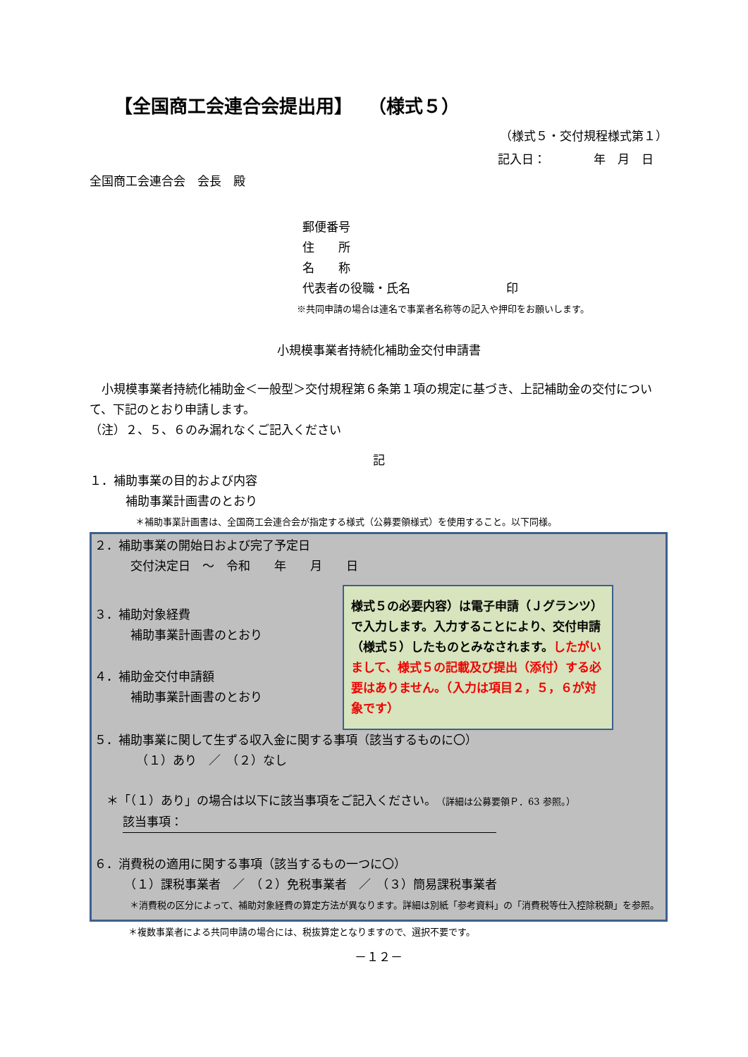【全国商工会連合会提出用】　 （様式５）
（様式５・交付規程様式第１）
記入日：　　　　年　月　日
全国商工会連合会　会長　殿
郵便番号
住　　所
名　　称
代表者の役職・氏名　　　　　　　　印
※共同申請の場合は連名で事業者名称等の記入や押印をお願いします。
小規模事業者持続化補助金交付申請書
　小規模事業者持続化補助金＜一般型＞交付規程第６条第１項の規定に基づき、上記補助金の交付について、下記のとおり申請します。
（注）２、５、６のみ漏れなくご記入ください
記
１．補助事業の目的および内容
　　　補助事業計画書のとおり
＊補助事業計画書は、全国商工会連合会が指定する様式（公募要領様式）を使用すること。以下同様。
２．補助事業の開始日および完了予定日
　　　交付決定日　～　令和　　年　　月　　日
様式５の必要内容）は電子申請（Ｊグランツ）で入力します。入力することにより、交付申請（様式５）したものとみなされます。したがいまして、様式５の記載及び提出（添付）する必要はありません。（入力は項目２，５，６が対象です）
３．補助対象経費
　　　補助事業計画書のとおり
４．補助金交付申請額
　　　補助事業計画書のとおり
５．補助事業に関して生ずる収入金に関する事項（該当するものに〇）
　　　　（１）あり　／　（２）なし
　＊「（１）あり」の場合は以下に該当事項をご記入ください。（詳細は公募要領Ｐ．63 参照。）
該当事項：
６．消費税の適用に関する事項（該当するもの一つに〇）
　　　（１）課税事業者　／　（２）免税事業者　／　（３）簡易課税事業者
＊消費税の区分によって、補助対象経費の算定方法が異なります。詳細は別紙「参考資料」の「消費税等仕入控除税額」を参照。
＊複数事業者による共同申請の場合には、税抜算定となりますので、選択不要です。
－１２－